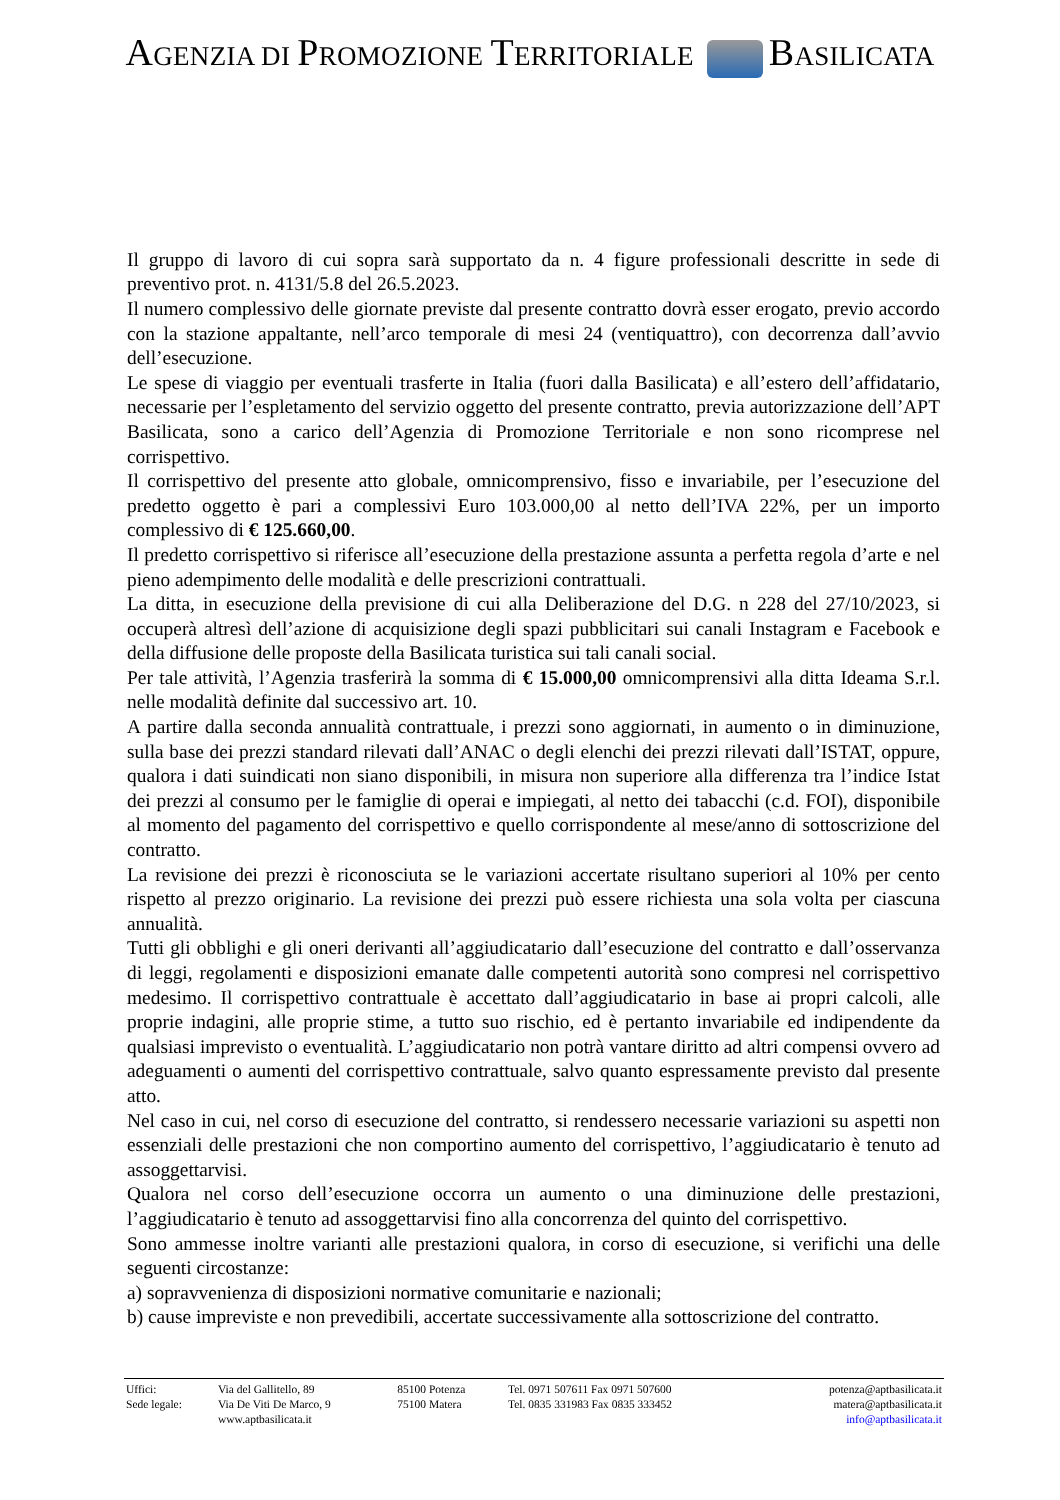AGENZIA DI PROMOZIONE TERRITORIALE BASILICATA
Il gruppo di lavoro di cui sopra sarà supportato da n. 4 figure professionali descritte in sede di preventivo prot. n. 4131/5.8 del 26.5.2023.
Il numero complessivo delle giornate previste dal presente contratto dovrà esser erogato, previo accordo con la stazione appaltante, nell’arco temporale di mesi 24 (ventiquattro), con decorrenza dall’avvio dell’esecuzione.
Le spese di viaggio per eventuali trasferte in Italia (fuori dalla Basilicata) e all’estero dell’affidatario, necessarie per l’espletamento del servizio oggetto del presente contratto, previa autorizzazione dell’APT Basilicata, sono a carico dell’Agenzia di Promozione Territoriale e non sono ricomprese nel corrispettivo.
Il corrispettivo del presente atto globale, omnicomprensivo, fisso e invariabile, per l’esecuzione del predetto oggetto è pari a complessivi Euro 103.000,00 al netto dell’IVA 22%, per un importo complessivo di € 125.660,00.
Il predetto corrispettivo si riferisce all’esecuzione della prestazione assunta a perfetta regola d’arte e nel pieno adempimento delle modalità e delle prescrizioni contrattuali.
La ditta, in esecuzione della previsione di cui alla Deliberazione del D.G. n 228 del 27/10/2023, si occuperà altresì dell’azione di acquisizione degli spazi pubblicitari sui canali Instagram e Facebook e della diffusione delle proposte della Basilicata turistica sui tali canali social.
Per tale attività, l’Agenzia trasferirà la somma di € 15.000,00 omnicomprensivi alla ditta Ideama S.r.l. nelle modalità definite dal successivo art. 10.
A partire dalla seconda annualità contrattuale, i prezzi sono aggiornati, in aumento o in diminuzione, sulla base dei prezzi standard rilevati dall’ANAC o degli elenchi dei prezzi rilevati dall’ISTAT, oppure, qualora i dati suindicati non siano disponibili, in misura non superiore alla differenza tra l’indice Istat dei prezzi al consumo per le famiglie di operai e impiegati, al netto dei tabacchi (c.d. FOI), disponibile al momento del pagamento del corrispettivo e quello corrispondente al mese/anno di sottoscrizione del contratto.
La revisione dei prezzi è riconosciuta se le variazioni accertate risultano superiori al 10% per cento rispetto al prezzo originario. La revisione dei prezzi può essere richiesta una sola volta per ciascuna annualità.
Tutti gli obblighi e gli oneri derivanti all’aggiudicatario dall’esecuzione del contratto e dall’osservanza di leggi, regolamenti e disposizioni emanate dalle competenti autorità sono compresi nel corrispettivo medesimo. Il corrispettivo contrattuale è accettato dall’aggiudicatario in base ai propri calcoli, alle proprie indagini, alle proprie stime, a tutto suo rischio, ed è pertanto invariabile ed indipendente da qualsiasi imprevisto o eventualità. L’aggiudicatario non potrà vantare diritto ad altri compensi ovvero ad adeguamenti o aumenti del corrispettivo contrattuale, salvo quanto espressamente previsto dal presente atto.
Nel caso in cui, nel corso di esecuzione del contratto, si rendessero necessarie variazioni su aspetti non essenziali delle prestazioni che non comportino aumento del corrispettivo, l’aggiudicatario è tenuto ad assoggettarvisi.
Qualora nel corso dell’esecuzione occorra un aumento o una diminuzione delle prestazioni, l’aggiudicatario è tenuto ad assoggettarvisi fino alla concorrenza del quinto del corrispettivo.
Sono ammesse inoltre varianti alle prestazioni qualora, in corso di esecuzione, si verifichi una delle seguenti circostanze:
a) sopravvenienza di disposizioni normative comunitarie e nazionali;
b) cause impreviste e non prevedibili, accertate successivamente alla sottoscrizione del contratto.
| Uffici: | Via del Gallitello, 89 | 85100 Potenza | Tel. 0971 507611 Fax 0971 507600 | potenza@aptbasilicata.it |
| Sede legale: | Via De Viti De Marco, 9 | 75100 Matera | Tel. 0835 331983 Fax 0835 333452 | matera@aptbasilicata.it |
| | www.aptbasilicata.it | | | info@aptbasilicata.it |